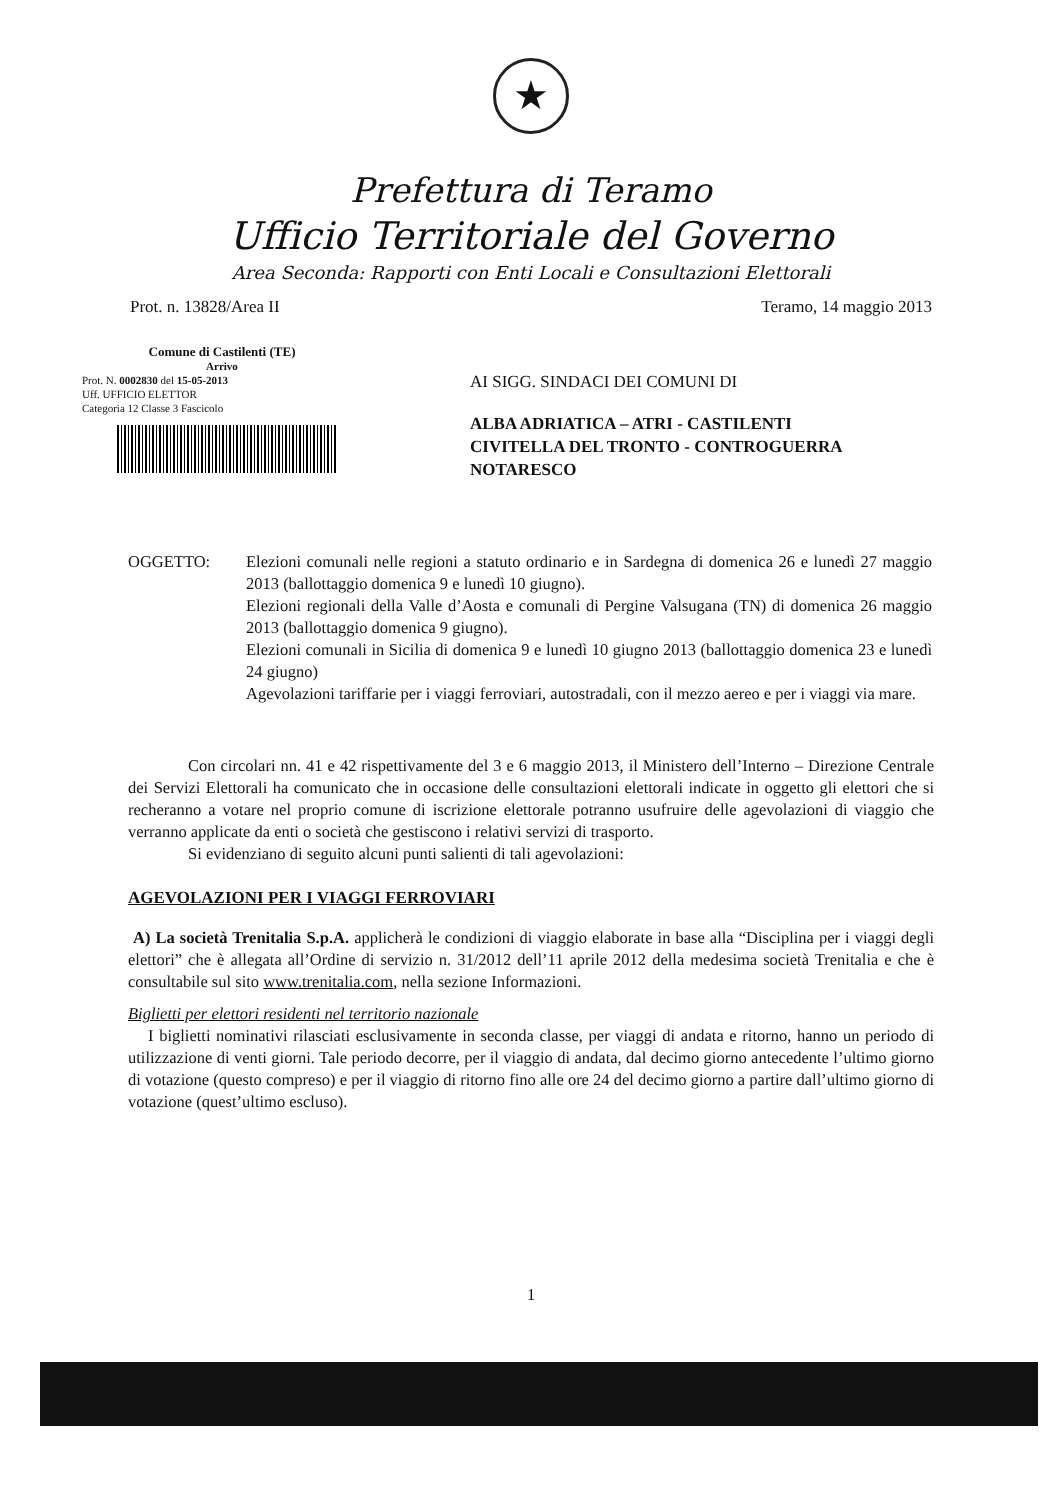★
Prefettura di Teramo
Ufficio Territoriale del Governo
Area Seconda: Rapporti con Enti Locali e Consultazioni Elettorali
Prot. n. 13828/Area II Teramo, 14 maggio 2013
Comune di Castilenti (TE)
Arrivo
Prot. N. 0002830 del 15-05-2013
Uff. UFFICIO ELETTOR
Categoria 12 Classe 3 Fascicolo
AI SIGG. SINDACI DEI COMUNI DI
ALBA ADRIATICA – ATRI - CASTILENTI
CIVITELLA DEL TRONTO - CONTROGUERRA
NOTARESCO
OGGETTO: Elezioni comunali nelle regioni a statuto ordinario e in Sardegna di domenica 26 e lunedì 27 maggio 2013 (ballottaggio domenica 9 e lunedì 10 giugno).
Elezioni regionali della Valle d’Aosta e comunali di Pergine Valsugana (TN) di domenica 26 maggio 2013 (ballottaggio domenica 9 giugno).
Elezioni comunali in Sicilia di domenica 9 e lunedì 10 giugno 2013 (ballottaggio domenica 23 e lunedì 24 giugno)
Agevolazioni tariffarie per i viaggi ferroviari, autostradali, con il mezzo aereo e per i viaggi via mare.
Con circolari nn. 41 e 42 rispettivamente del 3 e 6 maggio 2013, il Ministero dell’Interno – Direzione Centrale dei Servizi Elettorali ha comunicato che in occasione delle consultazioni elettorali indicate in oggetto gli elettori che si recheranno a votare nel proprio comune di iscrizione elettorale potranno usufruire delle agevolazioni di viaggio che verranno applicate da enti o società che gestiscono i relativi servizi di trasporto.
Si evidenziano di seguito alcuni punti salienti di tali agevolazioni:
AGEVOLAZIONI PER I VIAGGI FERROVIARI
A) La società Trenitalia S.p.A. applicherà le condizioni di viaggio elaborate in base alla “Disciplina per i viaggi degli elettori” che è allegata all’Ordine di servizio n. 31/2012 dell’11 aprile 2012 della medesima società Trenitalia e che è consultabile sul sito www.trenitalia.com, nella sezione Informazioni.
Biglietti per elettori residenti nel territorio nazionale
I biglietti nominativi rilasciati esclusivamente in seconda classe, per viaggi di andata e ritorno, hanno un periodo di utilizzazione di venti giorni. Tale periodo decorre, per il viaggio di andata, dal decimo giorno antecedente l’ultimo giorno di votazione (questo compreso) e per il viaggio di ritorno fino alle ore 24 del decimo giorno a partire dall’ultimo giorno di votazione (quest’ultimo escluso).
1